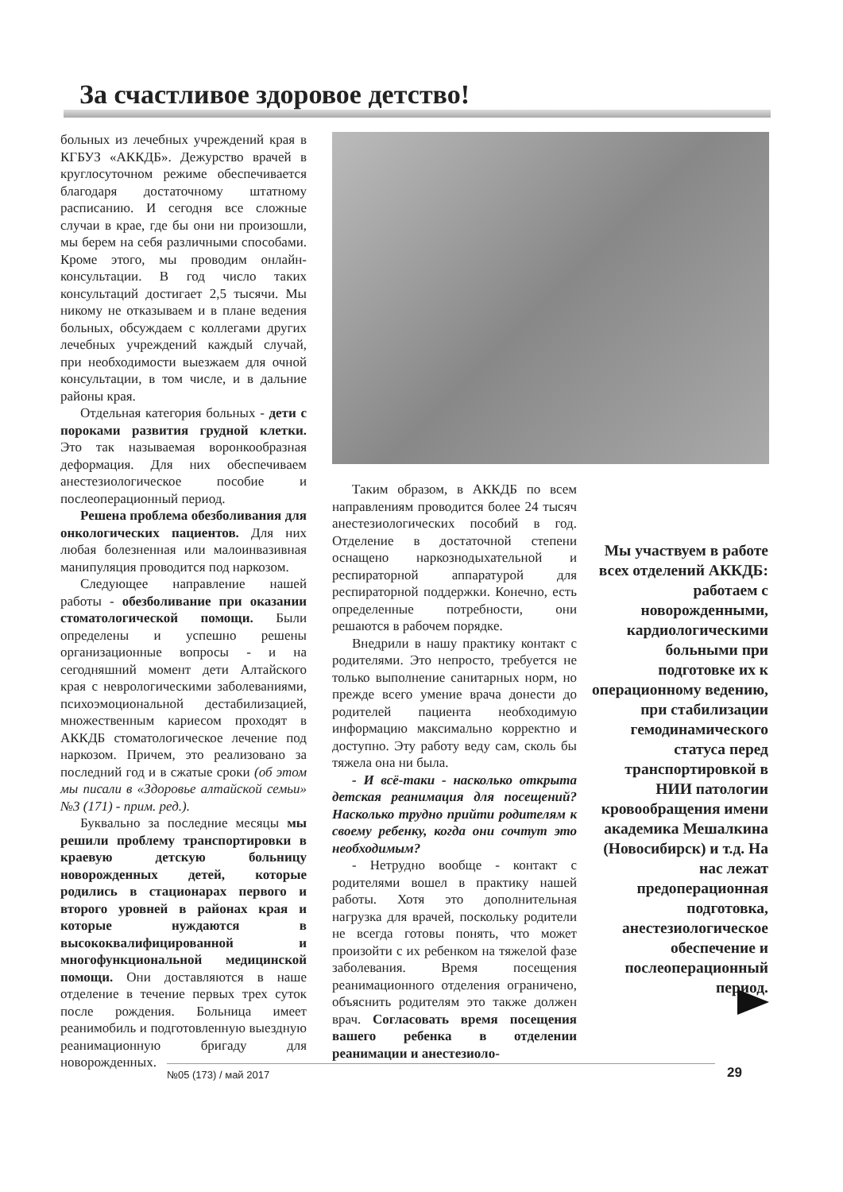За счастливое здоровое детство!
больных из лечебных учреждений края в КГБУЗ «АККДБ». Дежурство врачей в круглосуточном режиме обеспечивается благодаря достаточному штатному расписанию. И сегодня все сложные случаи в крае, где бы они ни произошли, мы берем на себя различными способами. Кроме этого, мы проводим онлайн-консультации. В год число таких консультаций достигает 2,5 тысячи. Мы никому не отказываем и в плане ведения больных, обсуждаем с коллегами других лечебных учреждений каждый случай, при необходимости выезжаем для очной консультации, в том числе, и в дальние районы края.
Отдельная категория больных - дети с пороками развития грудной клетки. Это так называемая воронкообразная деформация. Для них обеспечиваем анестезиологическое пособие и послеоперационный период.
Решена проблема обезболивания для онкологических пациентов. Для них любая болезненная или малоинвазивная манипуляция проводится под наркозом.
Следующее направление нашей работы - обезболивание при оказании стоматологической помощи. Были определены и успешно решены организационные вопросы - и на сегодняшний момент дети Алтайского края с неврологическими заболеваниями, психоэмоциональной дестабилизацией, множественным кариесом проходят в АККДБ стоматологическое лечение под наркозом. Причем, это реализовано за последний год и в сжатые сроки (об этом мы писали в «Здоровье алтайской семьи» №3 (171) - прим. ред.).
Буквально за последние месяцы мы решили проблему транспортировки в краевую детскую больницу новорожденных детей, которые родились в стационарах первого и второго уровней в районах края и которые нуждаются в высококвалифицированной и многофункциональной медицинской помощи. Они доставляются в наше отделение в течение первых трех суток после рождения. Больница имеет реанимобиль и подготовленную выездную реанимационную бригаду для новорожденных.
Таким образом, в АККДБ по всем направлениям проводится более 24 тысяч анестезиологических пособий в год. Отделение в достаточной степени оснащено наркознодыхательной и респираторной аппаратурой для респираторной поддержки. Конечно, есть определенные потребности, они решаются в рабочем порядке.
Внедрили в нашу практику контакт с родителями. Это непросто, требуется не только выполнение санитарных норм, но прежде всего умение врача донести до родителей пациента необходимую информацию максимально корректно и доступно. Эту работу веду сам, сколь бы тяжела она ни была.
- И всё-таки - насколько открыта детская реанимация для посещений? Насколько трудно прийти родителям к своему ребенку, когда они сочтут это необходимым?
- Нетрудно вообще - контакт с родителями вошел в практику нашей работы. Хотя это дополнительная нагрузка для врачей, поскольку родители не всегда готовы понять, что может произойти с их ребенком на тяжелой фазе заболевания. Время посещения реанимационного отделения ограничено, объяснить родителям это также должен врач. Согласовать время посещения вашего ребенка в отделении реанимации и анестезиоло-
Мы участвуем в работе всех отделений АККДБ: работаем с новорожденными, кардиологическими больными при подготовке их к операционному ведению, при стабилизации гемодинамического статуса перед транспортировкой в НИИ патологии кровообращения имени академика Мешалкина (Новосибирск) и т.д. На нас лежат предоперационная подготовка, анестезиологическое обеспечение и послеоперационный период.
№05 (173) / май 2017 29